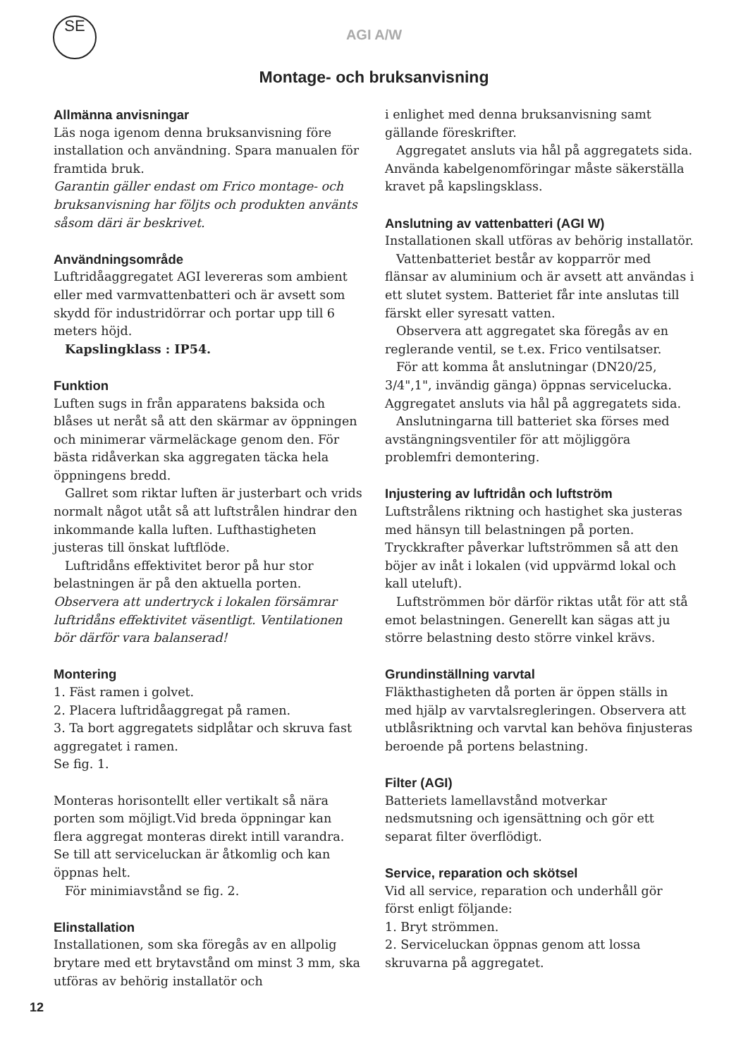SE
AGI A/W
Montage- och bruksanvisning
Allmänna anvisningar
Läs noga igenom denna bruksanvisning före installation och användning. Spara manualen för framtida bruk.
Garantin gäller endast om Frico montage- och bruksanvisning har följts och produkten använts såsom däri är beskrivet.
Användningsområde
Luftridåaggregatet AGI levereras som ambient eller med varmvattenbatteri och är avsett som skydd för industridörrar och portar upp till 6 meters höjd.
Kapslingklass : IP54.
Funktion
Luften sugs in från apparatens baksida och blåses ut neråt så att den skärmar av öppningen och minimerar värmeläckage genom den. För bästa ridåverkan ska aggregaten täcka hela öppningens bredd.
Gallret som riktar luften är justerbart och vrids normalt något utåt så att luftstrålen hindrar den inkommande kalla luften. Lufthastigheten justeras till önskat luftflöde.
Luftridåns effektivitet beror på hur stor belastningen är på den aktuella porten.
Observera att undertryck i lokalen försämrar luftridåns effektivitet väsentligt. Ventilationen bör därför vara balanserad!
Montering
1. Fäst ramen i golvet.
2. Placera luftridåaggregat på ramen.
3. Ta bort aggregatets sidplåtar och skruva fast aggregatet i ramen.
Se fig. 1.
Monteras horisontellt eller vertikalt så nära porten som möjligt.Vid breda öppningar kan flera aggregat monteras direkt intill varandra. Se till att serviceluckan är åtkomlig och kan öppnas helt.
För minimiavstånd se fig. 2.
Elinstallation
Installationen, som ska föregås av en allpolig brytare med ett brytavstånd om minst 3 mm, ska utföras av behörig installatör och
i enlighet med denna bruksanvisning samt gällande föreskrifter.
Aggregatet ansluts via hål på aggregatets sida. Använda kabelgenomföringar måste säkerställa kravet på kapslingsklass.
Anslutning av vattenbatteri (AGI W)
Installationen skall utföras av behörig installatör.
Vattenbatteriet består av kopparrör med flänsar av aluminium och är avsett att användas i ett slutet system. Batteriet får inte anslutas till färskt eller syresatt vatten.
Observera att aggregatet ska föregås av en reglerande ventil, se t.ex. Frico ventilsatser.
För att komma åt anslutningar (DN20/25, 3/4",1", invändig gänga) öppnas servicelucka. Aggregatet ansluts via hål på aggregatets sida.
Anslutningarna till batteriet ska förses med avstängningsventiler för att möjliggöra problemfri demontering.
Injustering av luftridån och luftström
Luftstrålens riktning och hastighet ska justeras med hänsyn till belastningen på porten. Tryckkrafter påverkar luftströmmen så att den böjer av inåt i lokalen (vid uppvärmd lokal och kall uteluft).
Luftströmmen bör därför riktas utåt för att stå emot belastningen. Generellt kan sägas att ju större belastning desto större vinkel krävs.
Grundinställning varvtal
Fläkthastigheten då porten är öppen ställs in med hjälp av varvtalsregleringen. Observera att utblåsriktning och varvtal kan behöva finjusteras beroende på portens belastning.
Filter (AGI)
Batteriets lamellavstånd motverkar nedsmutsning och igensättning och gör ett separat filter överflödigt.
Service, reparation och skötsel
Vid all service, reparation och underhåll gör först enligt följande:
1. Bryt strömmen.
2. Serviceluckan öppnas genom att lossa skruvarna på aggregatet.
12